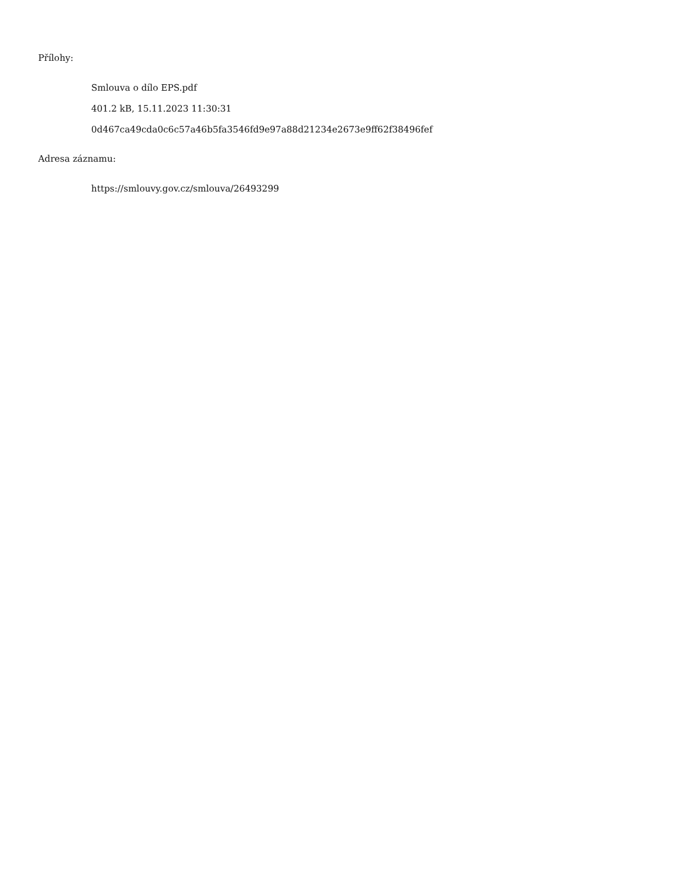Přílohy:
Smlouva o dílo EPS.pdf
401.2 kB, 15.11.2023 11:30:31
0d467ca49cda0c6c57a46b5fa3546fd9e97a88d21234e2673e9ff62f38496fef
Adresa záznamu:
https://smlouvy.gov.cz/smlouva/26493299